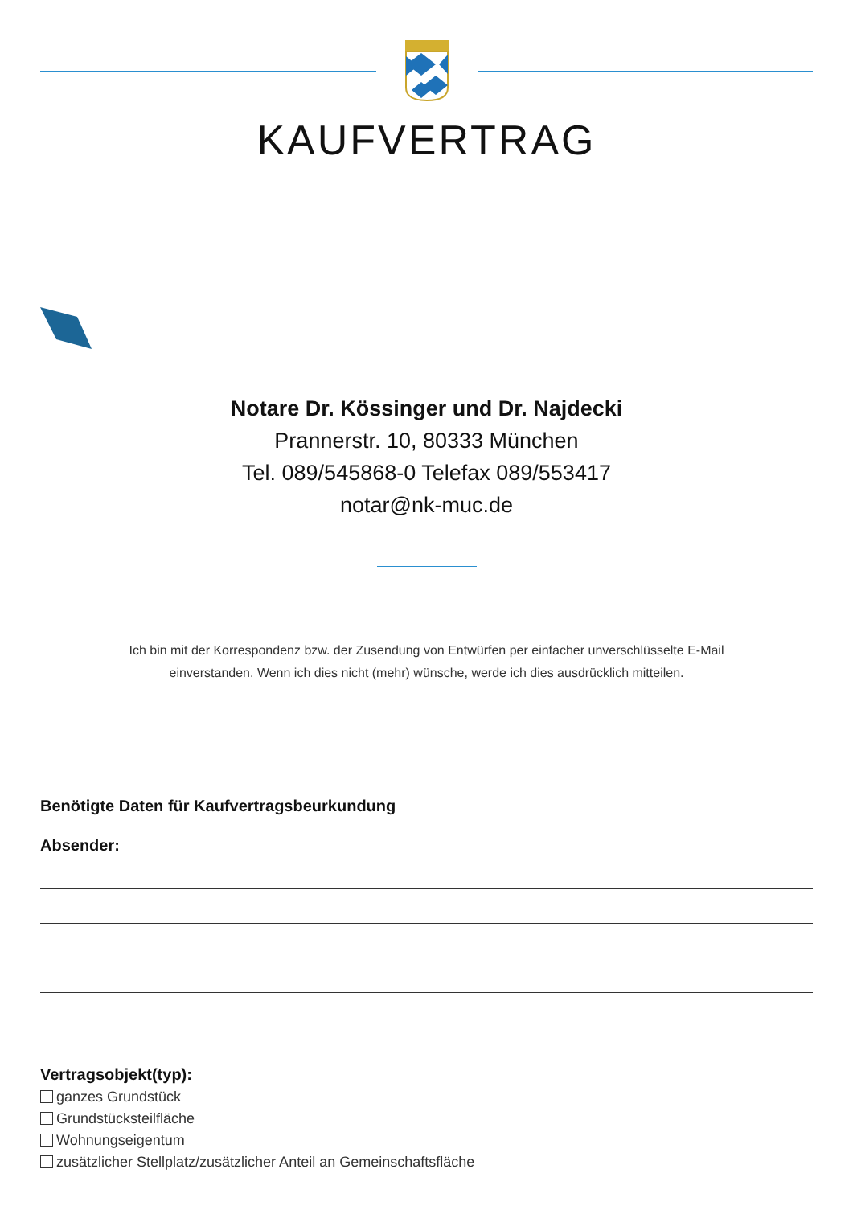KAUFVERTRAG
Notare Dr. Kössinger und Dr. Najdecki
Prannerstr. 10, 80333 München
Tel. 089/545868-0 Telefax 089/553417
notar@nk-muc.de
Ich bin mit der Korrespondenz bzw. der Zusendung von Entwürfen per einfacher unverschlüsselte E-Mail
einverstanden. Wenn ich dies nicht (mehr) wünsche, werde ich dies ausdrücklich mitteilen.
Benötigte Daten für Kaufvertragsbeurkundung
Absender:
Vertragsobjekt(typ):
ganzes Grundstück
Grundstücksteilfläche
Wohnungseigentum
zusätzlicher Stellplatz/zusätzlicher Anteil an Gemeinschaftsfläche